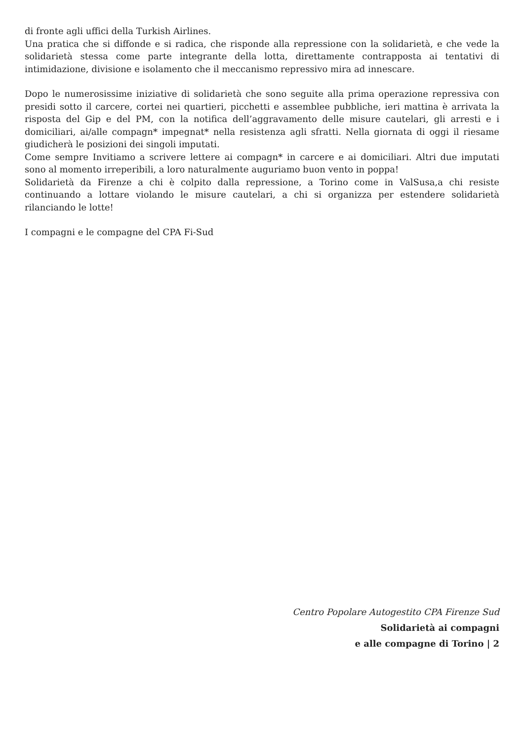di fronte agli uffici della Turkish Airlines.
Una pratica che si diffonde e si radica, che risponde alla repressione con la solidarietà, e che vede la solidarietà stessa come parte integrante della lotta, direttamente contrapposta ai tentativi di intimidazione, divisione e isolamento che il meccanismo repressivo mira ad innescare.
Dopo le numerosissime iniziative di solidarietà che sono seguite alla prima operazione repressiva con presidi sotto il carcere, cortei nei quartieri, picchetti e assemblee pubbliche, ieri mattina è arrivata la risposta del Gip e del PM, con la notifica dell’aggravamento delle misure cautelari, gli arresti e i domiciliari, ai/alle compagn* impegnat* nella resistenza agli sfratti. Nella giornata di oggi il riesame giudicherà le posizioni dei singoli imputati.
Come sempre Invitiamo a scrivere lettere ai compagn* in carcere e ai domiciliari. Altri due imputati sono al momento irreperibili, a loro naturalmente auguriamo buon vento in poppa!
Solidarietà da Firenze a chi è colpito dalla repressione, a Torino come in ValSusa,a chi resiste continuando a lottare violando le misure cautelari, a chi si organizza per estendere solidarietà rilanciando le lotte!
I compagni e le compagne del CPA Fi-Sud
Centro Popolare Autogestito CPA Firenze Sud
Solidarietà ai compagni
e alle compagne di Torino | 2